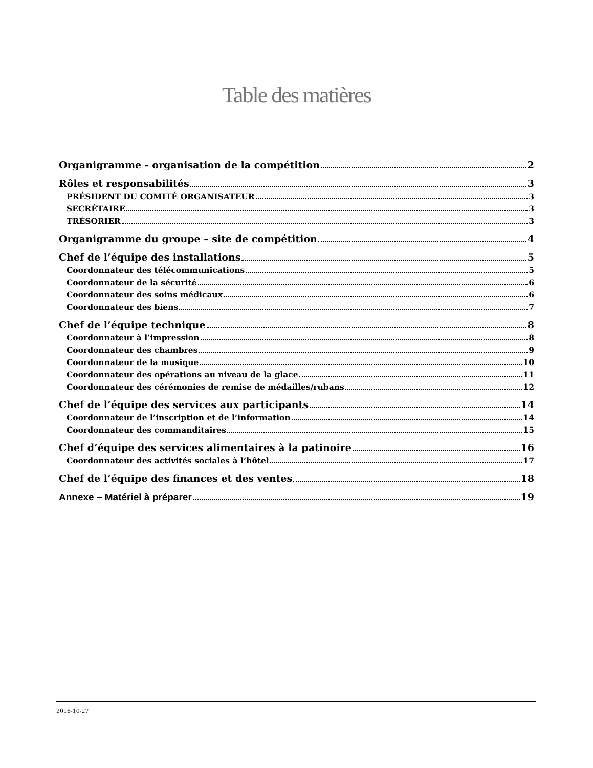Table des matières
Organigramme - organisation de la compétition 2
Rôles et responsabilités 3
PRÉSIDENT DU COMITÉ ORGANISATEUR 3
SECRÉTAIRE 3
TRÉSORIER 3
Organigramme du groupe – site de compétition 4
Chef de l’équipe des installations 5
Coordonnateur des télécommunications 5
Coordonnateur de la sécurité 6
Coordonnateur des soins médicaux 6
Coordonnateur des biens 7
Chef de l’équipe technique 8
Coordonnateur à l’impression 8
Coordonnateur des chambres 9
Coordonnateur de la musique 10
Coordonnateur des opérations au niveau de la glace 11
Coordonnateur des cérémonies de remise de médailles/rubans 12
Chef de l’équipe des services aux participants 14
Coordonnateur de l’inscription et de l’information 14
Coordonnateur des commanditaires 15
Chef d’équipe des services alimentaires à la patinoire 16
Coordonnateur des activités sociales à l’hôtel 17
Chef de l’équipe des finances et des ventes 18
Annexe – Matériel à préparer 19
2016-10-27